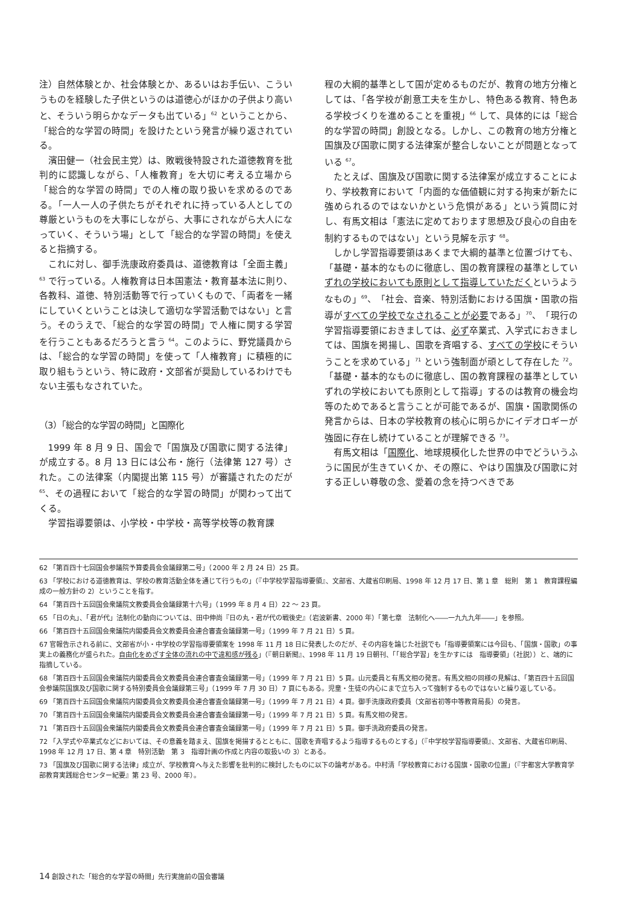注）自然体験とか、社会体験とか、あるいはお手伝い、こういうものを経験した子供というのは道徳心がほかの子供より高いと、そういう明らかなデータも出ている」<sup>62</sup> ということから、「総合的な学習の時間」を設けたという発言が繰り返されている。
濱田健一（社会民主党）は、敗戦後特設された道徳教育を批判的に認識しながら、「人権教育」を大切に考える立場から「総合的な学習の時間」での人権の取り扱いを求めるのである。「一人一人の子供たちがそれぞれに持っている人としての尊厳というものを大事にしながら、大事にされながら大人になっていく、そういう場」として「総合的な学習の時間」を使えると指摘する。
これに対し、御手洗康政府委員は、道徳教育は「全面主義」<sup>63</sup> で行っている。人権教育は日本国憲法・教育基本法に則り、各教科、道徳、特別活動等で行っていくもので、「両者を一緒にしていくということは決して適切な学習活動ではない」と言う。そのうえで、「総合的な学習の時間」で人権に関する学習を行うこともあるだろうと言う <sup>64</sup>。このように、野党議員からは、「総合的な学習の時間」を使って「人権教育」に積極的に取り組もうという、特に政府・文部省が奨励しているわけでもない主張もなされていた。
（3）「総合的な学習の時間」と国際化
1999 年 8 月 9 日、国会で「国旗及び国歌に関する法律」が成立する。8 月 13 日には公布・施行（法律第 127 号）された。この法律案（内閣提出第 115 号）が審議されたのだが <sup>65</sup>、その過程において「総合的な学習の時間」が関わって出てくる。
学習指導要領は、小学校・中学校・高等学校等の教育課
程の大綱的基準として国が定めるものだが、教育の地方分権としては、「各学校が創意工夫を生かし、特色ある教育、特色ある学校づくりを進めることを重視」<sup>66</sup> して、具体的には「総合的な学習の時間」創設となる。しかし、この教育の地方分権と国旗及び国歌に関する法律案が整合しないことが問題となっている <sup>67</sup>。
たとえば、国旗及び国歌に関する法律案が成立することにより、学校教育において「内面的な価値観に対する拘束が新たに強められるのではないかという危惧がある」という質問に対し、有馬文相は「憲法に定めております思想及び良心の自由を制約するものではない」という見解を示す <sup>68</sup>。
しかし学習指導要領はあくまで大綱的基準と位置づけても、「基礎・基本的なものに徹底し、国の教育課程の基準としていずれの学校においても原則として指導していただくというようなもの」<sup>69</sup>、「社会、音楽、特別活動における国旗・国歌の指導がすべての学校でなされることが必要である」<sup>70</sup>、「現行の学習指導要領におきましては、必ず卒業式、入学式におきましては、国旗を掲揚し、国歌を斉唱する、すべての学校にそういうことを求めている」<sup>71</sup> という強制面が頑として存在した <sup>72</sup>。
「基礎・基本的なものに徹底し、国の教育課程の基準としていずれの学校においても原則として指導」するのは教育の機会均等のためであると言うことが可能であるが、国旗・国歌関係の発言からは、日本の学校教育の核心に明らかにイデオロギーが強固に存在し続けていることが理解できる <sup>73</sup>。
有馬文相は「国際化、地球規模化した世界の中でどういうふうに国民が生きていくか、その際に、やはり国旗及び国歌に対する正しい尊敬の念、愛着の念を持つべきであ
62 「第百四十七回国会参議院予算委員会会議録第二号」（2000 年 2 月 24 日）25 頁。
63 「学校における道徳教育は、学校の教育活動全体を通じて行うもの」（『中学校学習指導要領』、文部省、大蔵省印刷局、1998 年 12 月 17 日、第 1 章　総則　第 1　教育課程編成の一般方針の 2）ということを指す。
64 「第百四十五回国会衆議院文教委員会会議録第十六号」（1999 年 8 月 4 日）22 ～ 23 頁。
65 「日の丸」、「君が代」法制化の動向については、田中伸尚『日の丸・君が代の戦後史』（岩波新書、2000 年）「第七章　法制化へ――一九九九年――」を参照。
66 「第百四十五回国会衆議院内閣委員会文教委員会連合審査会議録第一号」（1999 年 7 月 21 日）5 頁。
67 官報告示される前に、文部省が小・中学校の学習指導要領案を 1998 年 11 月 18 日に発表したのだが、その内容を論じた社説でも「指導要領案には今回も、「国旗・国歌」の事実上の義務化が盛られた。自由化をめざす全体の流れの中で違和感が残る」（『朝日新聞』、1998 年 11 月 19 日朝刊、「「総合学習」を生かすには　指導要領」（社説））と、端的に指摘している。
68 「第百四十五回国会衆議院内閣委員会文教委員会連合審査会議録第一号」（1999 年 7 月 21 日）5 頁。山元委員と有馬文相の発言。有馬文相の同様の見解は、「第百四十五回国会参議院国旗及び国歌に関する特別委員会会議録第三号」（1999 年 7 月 30 日）7 頁にもある。児童・生徒の内心にまで立ち入って強制するものではないと繰り返している。
69 「第百四十五回国会衆議院内閣委員会文教委員会連合審査会議録第一号」（1999 年 7 月 21 日）4 頁。御手洗康政府委員（文部省初等中等教育局長）の発言。
70 「第百四十五回国会衆議院内閣委員会文教委員会連合審査会議録第一号」（1999 年 7 月 21 日）5 頁。有馬文相の発言。
71 「第百四十五回国会衆議院内閣委員会文教委員会連合審査会議録第一号」（1999 年 7 月 21 日）5 頁。御手洗政府委員の発言。
72 「入学式や卒業式などにおいては、その意義を踏まえ、国旗を掲揚するとともに、国歌を斉唱するよう指導するものとする」（『中学校学習指導要領』、文部省、大蔵省印刷局、1998 年 12 月 17 日、第 4 章　特別活動　第 3　指導計画の作成と内容の取扱いの 3）とある。
73 「国旗及び国歌に関する法律」成立が、学校教育へ与えた影響を批判的に検討したものに以下の論考がある。中村清「学校教育における国旗・国歌の位置」（『宇都宮大学教育学部教育実践総合センター紀要』第 23 号、2000 年）。
14 創設された「総合的な学習の時間」先行実施前の国会審議